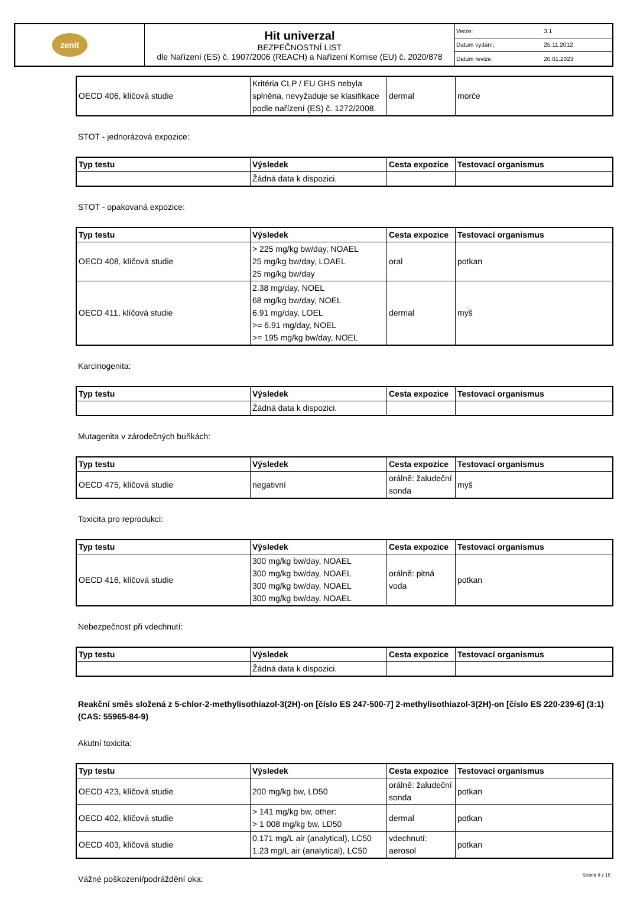| zenit | Hit univerzal BEZPEČNOSTNÍ LIST dle Nařízení (ES) č. 1907/2006 (REACH) a Nařízení Komise (EU) č. 2020/878 | Verze: | 3.1 |
| | | Datum vydání: | 25.11.2012 |
| | | Datum revize: | 20.01.2023 |
| OECD 406, klíčová studie | Kritéria CLP / EU GHS nebyla splněna, nevyžaduje se klasifikace podle nařízení (ES) č. 1272/2008. | dermal | morče |
STOT - jednorázová expozice:
| Typ testu | Výsledek | Cesta expozice | Testovací organismus |
| --- | --- | --- | --- |
| | Žádná data k dispozici. | | |
STOT - opakovaná expozice:
| Typ testu | Výsledek | Cesta expozice | Testovací organismus |
| --- | --- | --- | --- |
| OECD 408, klíčová studie | > 225 mg/kg bw/day, NOAEL 25 mg/kg bw/day, LOAEL 25 mg/kg bw/day | oral | potkan |
| OECD 411, klíčová studie | 2.38 mg/day, NOEL 68 mg/kg bw/day, NOEL 6.91 mg/day, LOEL >= 6.91 mg/day, NOEL >= 195 mg/kg bw/day, NOEL | dermal | myš |
Karcinogenita:
| Typ testu | Výsledek | Cesta expozice | Testovací organismus |
| --- | --- | --- | --- |
| | Žádná data k dispozici. | | |
Mutagenita v zárodečných buňkách:
| Typ testu | Výsledek | Cesta expozice | Testovací organismus |
| --- | --- | --- | --- |
| OECD 475, klíčová studie | negativní | orálně: žaludeční sonda | myš |
Toxicita pro reprodukci:
| Typ testu | Výsledek | Cesta expozice | Testovací organismus |
| --- | --- | --- | --- |
| OECD 416, klíčová studie | 300 mg/kg bw/day, NOAEL 300 mg/kg bw/day, NOAEL 300 mg/kg bw/day, NOAEL 300 mg/kg bw/day, NOAEL | orálně: pitná voda | potkan |
Nebezpečnost při vdechnutí:
| Typ testu | Výsledek | Cesta expozice | Testovací organismus |
| --- | --- | --- | --- |
| | Žádná data k dispozici. | | |
Reakční směs složená z 5-chlor-2-methylisothiazol-3(2H)-on [číslo ES 247-500-7] 2-methylisothiazol-3(2H)-on [číslo ES 220-239-6] (3:1) (CAS: 55965-84-9)
Akutní toxicita:
| Typ testu | Výsledek | Cesta expozice | Testovací organismus |
| --- | --- | --- | --- |
| OECD 423, klíčová studie | 200 mg/kg bw, LD50 | orálně: žaludeční sonda | potkan |
| OECD 402, klíčová studie | > 141 mg/kg bw, other: > 1 008 mg/kg bw, LD50 | dermal | potkan |
| OECD 403, klíčová studie | 0.171 mg/L air (analytical), LC50 1.23 mg/L air (analytical), LC50 | vdechnutí: aerosol | potkan |
Vážné poškození/podráždění oka:
Strana 9 z 15